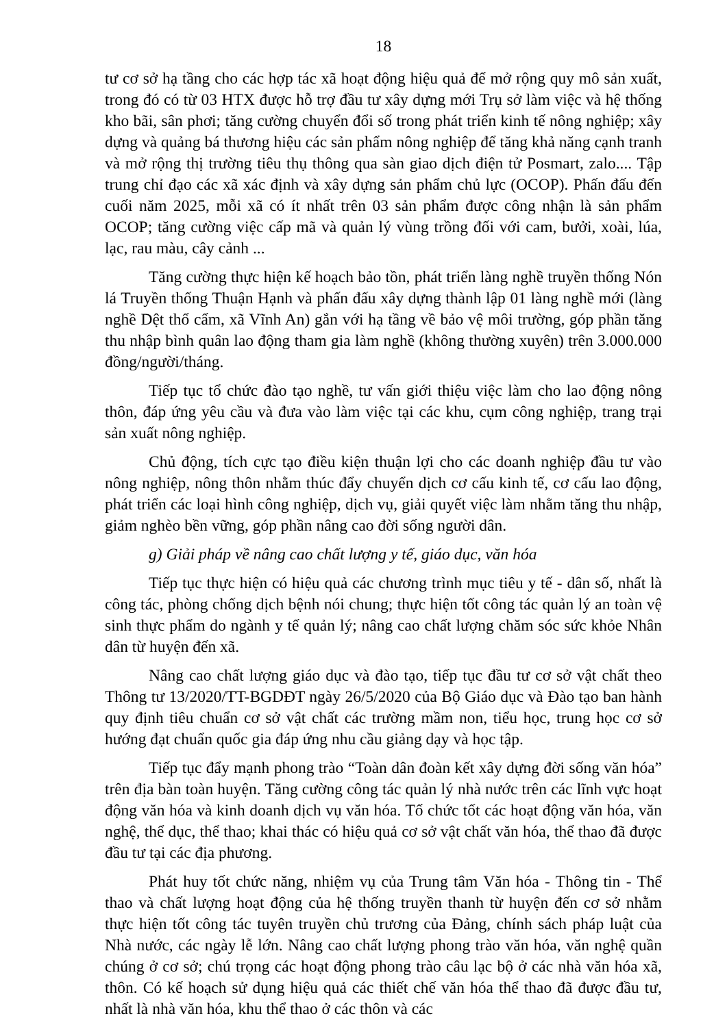18
tư cơ sở hạ tầng cho các hợp tác xã hoạt động hiệu quả để mở rộng quy mô sản xuất, trong đó có từ 03 HTX được hỗ trợ đầu tư xây dựng mới Trụ sở làm việc và hệ thống kho bãi, sân phơi; tăng cường chuyển đổi số trong phát triển kinh tế nông nghiệp; xây dựng và quảng bá thương hiệu các sản phẩm nông nghiệp để tăng khả năng cạnh tranh và mở rộng thị trường tiêu thụ thông qua sàn giao dịch điện tử Posmart, zalo.... Tập trung chỉ đạo các xã xác định và xây dựng sản phẩm chủ lực (OCOP). Phấn đấu đến cuối năm 2025, mỗi xã có ít nhất trên 03 sản phẩm được công nhận là sản phẩm OCOP; tăng cường việc cấp mã và quản lý vùng trồng đối với cam, bưởi, xoài, lúa, lạc, rau màu, cây cảnh ...
Tăng cường thực hiện kế hoạch bảo tồn, phát triển làng nghề truyền thống Nón lá Truyền thống Thuận Hạnh và phấn đấu xây dựng thành lập 01 làng nghề mới (làng nghề Dệt thổ cẩm, xã Vĩnh An) gắn với hạ tầng về bảo vệ môi trường, góp phần tăng thu nhập bình quân lao động tham gia làm nghề (không thường xuyên) trên 3.000.000 đồng/người/tháng.
Tiếp tục tổ chức đào tạo nghề, tư vấn giới thiệu việc làm cho lao động nông thôn, đáp ứng yêu cầu và đưa vào làm việc tại các khu, cụm công nghiệp, trang trại sản xuất nông nghiệp.
Chủ động, tích cực tạo điều kiện thuận lợi cho các doanh nghiệp đầu tư vào nông nghiệp, nông thôn nhằm thúc đẩy chuyển dịch cơ cấu kinh tế, cơ cấu lao động, phát triển các loại hình công nghiệp, dịch vụ, giải quyết việc làm nhằm tăng thu nhập, giảm nghèo bền vững, góp phần nâng cao đời sống người dân.
g) Giải pháp về nâng cao chất lượng y tế, giáo dục, văn hóa
Tiếp tục thực hiện có hiệu quả các chương trình mục tiêu y tế - dân số, nhất là công tác, phòng chống dịch bệnh nói chung; thực hiện tốt công tác quản lý an toàn vệ sinh thực phẩm do ngành y tế quản lý; nâng cao chất lượng chăm sóc sức khỏe Nhân dân từ huyện đến xã.
Nâng cao chất lượng giáo dục và đào tạo, tiếp tục đầu tư cơ sở vật chất theo Thông tư 13/2020/TT-BGDĐT ngày 26/5/2020 của Bộ Giáo dục và Đào tạo ban hành quy định tiêu chuẩn cơ sở vật chất các trường mầm non, tiểu học, trung học cơ sở hướng đạt chuẩn quốc gia đáp ứng nhu cầu giảng dạy và học tập.
Tiếp tục đẩy mạnh phong trào “Toàn dân đoàn kết xây dựng đời sống văn hóa” trên địa bàn toàn huyện. Tăng cường công tác quản lý nhà nước trên các lĩnh vực hoạt động văn hóa và kinh doanh dịch vụ văn hóa. Tổ chức tốt các hoạt động văn hóa, văn nghệ, thể dục, thể thao; khai thác có hiệu quả cơ sở vật chất văn hóa, thể thao đã được đầu tư tại các địa phương.
Phát huy tốt chức năng, nhiệm vụ của Trung tâm Văn hóa - Thông tin - Thể thao và chất lượng hoạt động của hệ thống truyền thanh từ huyện đến cơ sở nhằm thực hiện tốt công tác tuyên truyền chủ trương của Đảng, chính sách pháp luật của Nhà nước, các ngày lễ lớn. Nâng cao chất lượng phong trào văn hóa, văn nghệ quần chúng ở cơ sở; chú trọng các hoạt động phong trào câu lạc bộ ở các nhà văn hóa xã, thôn. Có kế hoạch sử dụng hiệu quả các thiết chế văn hóa thể thao đã được đầu tư, nhất là nhà văn hóa, khu thể thao ở các thôn và các